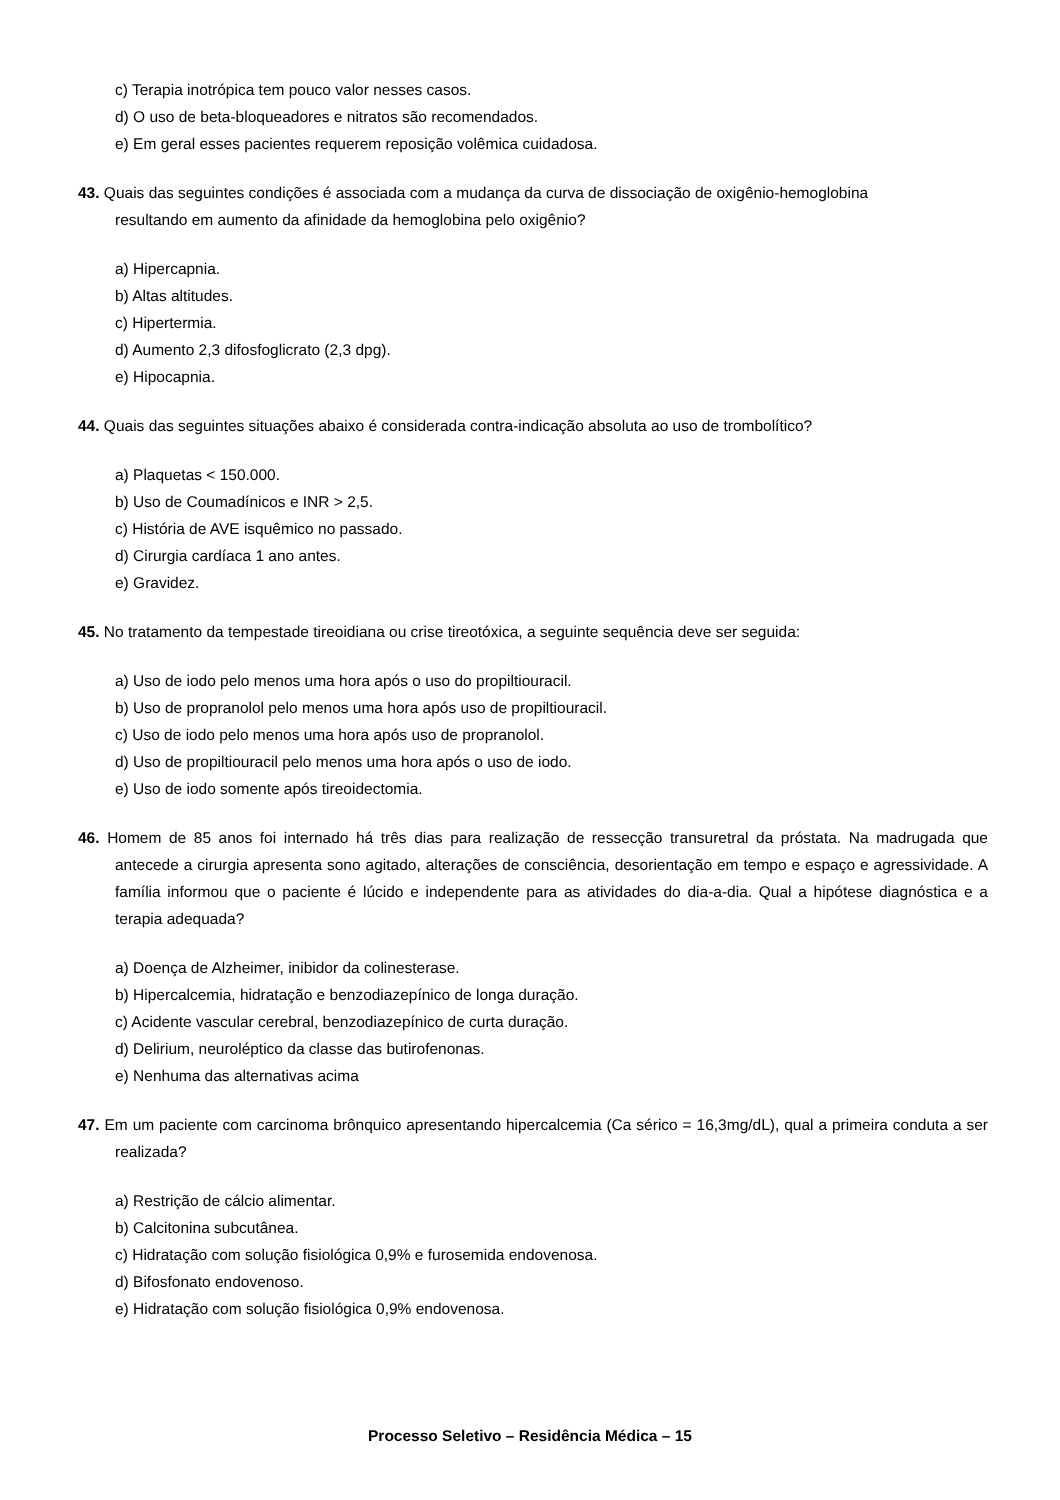c) Terapia inotrópica tem pouco valor nesses casos.
d) O uso de beta-bloqueadores e nitratos são recomendados.
e) Em geral esses pacientes requerem reposição volêmica cuidadosa.
43. Quais das seguintes condições é associada com a mudança da curva de dissociação de oxigênio-hemoglobina
resultando em aumento da afinidade da hemoglobina pelo oxigênio?
a) Hipercapnia.
b) Altas altitudes.
c) Hipertermia.
d) Aumento 2,3 difosfoglicrato (2,3 dpg).
e) Hipocapnia.
44. Quais das seguintes situações abaixo é considerada contra-indicação absoluta ao uso de trombolítico?
a) Plaquetas < 150.000.
b) Uso de Coumadínicos e INR > 2,5.
c) História de AVE isquêmico no passado.
d) Cirurgia cardíaca 1 ano antes.
e) Gravidez.
45. No tratamento da tempestade tireoidiana ou crise tireotóxica, a seguinte sequência deve ser seguida:
a) Uso de iodo pelo menos uma hora após o uso do propiltiouracil.
b) Uso de propranolol pelo menos uma hora após uso de propiltiouracil.
c) Uso de iodo pelo menos uma hora após uso de propranolol.
d) Uso de propiltiouracil pelo menos uma hora após o uso de iodo.
e) Uso de iodo somente após tireoidectomia.
46. Homem de 85 anos foi internado há três dias para realização de ressecção transuretral da próstata. Na madrugada que antecede a cirurgia apresenta sono agitado, alterações de consciência, desorientação em tempo e espaço e agressividade. A família informou que o paciente é lúcido e independente para as atividades do dia-a-dia. Qual a hipótese diagnóstica e a terapia adequada?
a) Doença de Alzheimer, inibidor da colinesterase.
b) Hipercalcemia, hidratação e benzodiazepínico de longa duração.
c) Acidente vascular cerebral, benzodiazepínico de curta duração.
d) Delirium, neuroléptico da classe das butirofenonas.
e) Nenhuma das alternativas acima
47. Em um paciente com carcinoma brônquico apresentando hipercalcemia (Ca sérico = 16,3mg/dL), qual a primeira conduta a ser realizada?
a) Restrição de cálcio alimentar.
b) Calcitonina subcutânea.
c) Hidratação com solução fisiológica 0,9% e furosemida endovenosa.
d) Bifosfonato endovenoso.
e) Hidratação com solução fisiológica 0,9% endovenosa.
Processo Seletivo – Residência Médica – 15